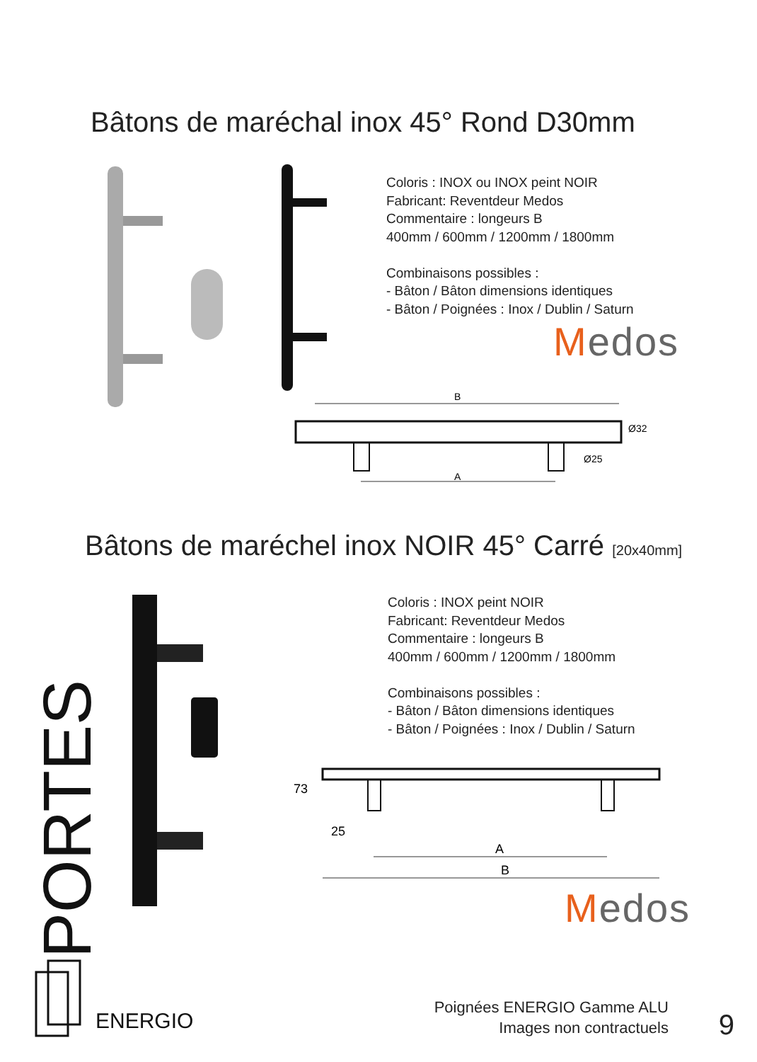Bâtons de maréchal inox 45° Rond D30mm
Coloris : INOX ou INOX peint NOIR
Fabricant: Reventdeur Medos
Commentaire : longeurs B
400mm / 600mm / 1200mm / 1800mm
Combinaisons possibles :
- Bâton / Bâton dimensions identiques
- Bâton / Poignées : Inox / Dublin / Saturn
Medos
B
A
Ø25
Ø32
Bâtons de maréchel inox NOIR 45° Carré [20x40mm]
Coloris : INOX peint NOIR
Fabricant: Reventdeur Medos
Commentaire : longeurs B
400mm / 600mm / 1200mm / 1800mm
Combinaisons possibles :
- Bâton / Bâton dimensions identiques
- Bâton / Poignées : Inox / Dublin / Saturn
73
25
A
B
Medos
PORTES
ENERGIO
Poignées ENERGIO Gamme ALU
Images non contractuels
9